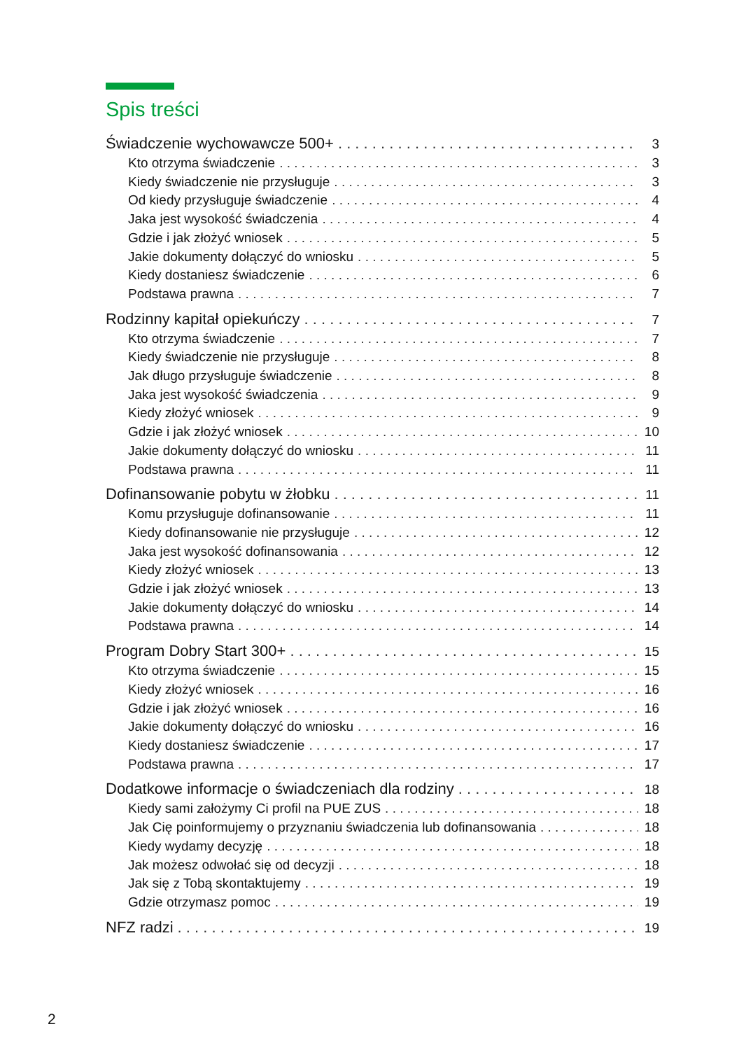Spis treści
Świadczenie wychowawcze 500+ 3
Kto otrzyma świadczenie 3
Kiedy świadczenie nie przysługuje 3
Od kiedy przysługuje świadczenie 4
Jaka jest wysokość świadczenia 4
Gdzie i jak złożyć wniosek 5
Jakie dokumenty dołączyć do wniosku 5
Kiedy dostaniesz świadczenie 6
Podstawa prawna 7
Rodzinny kapitał opiekuńczy 7
Kto otrzyma świadczenie 7
Kiedy świadczenie nie przysługuje 8
Jak długo przysługuje świadczenie 8
Jaka jest wysokość świadczenia 9
Kiedy złożyć wniosek 9
Gdzie i jak złożyć wniosek 10
Jakie dokumenty dołączyć do wniosku 11
Podstawa prawna 11
Dofinansowanie pobytu w żłobku 11
Komu przysługuje dofinansowanie 11
Kiedy dofinansowanie nie przysługuje 12
Jaka jest wysokość dofinansowania 12
Kiedy złożyć wniosek 13
Gdzie i jak złożyć wniosek 13
Jakie dokumenty dołączyć do wniosku 14
Podstawa prawna 14
Program Dobry Start 300+ 15
Kto otrzyma świadczenie 15
Kiedy złożyć wniosek 16
Gdzie i jak złożyć wniosek 16
Jakie dokumenty dołączyć do wniosku 16
Kiedy dostaniesz świadczenie 17
Podstawa prawna 17
Dodatkowe informacje o świadczeniach dla rodziny 18
Kiedy sami założymy Ci profil na PUE ZUS 18
Jak Cię poinformujemy o przyznaniu świadczenia lub dofinansowania 18
Kiedy wydamy decyzję 18
Jak możesz odwołać się od decyzji 18
Jak się z Tobą skontaktujemy 19
Gdzie otrzymasz pomoc 19
NFZ radzi 19
2